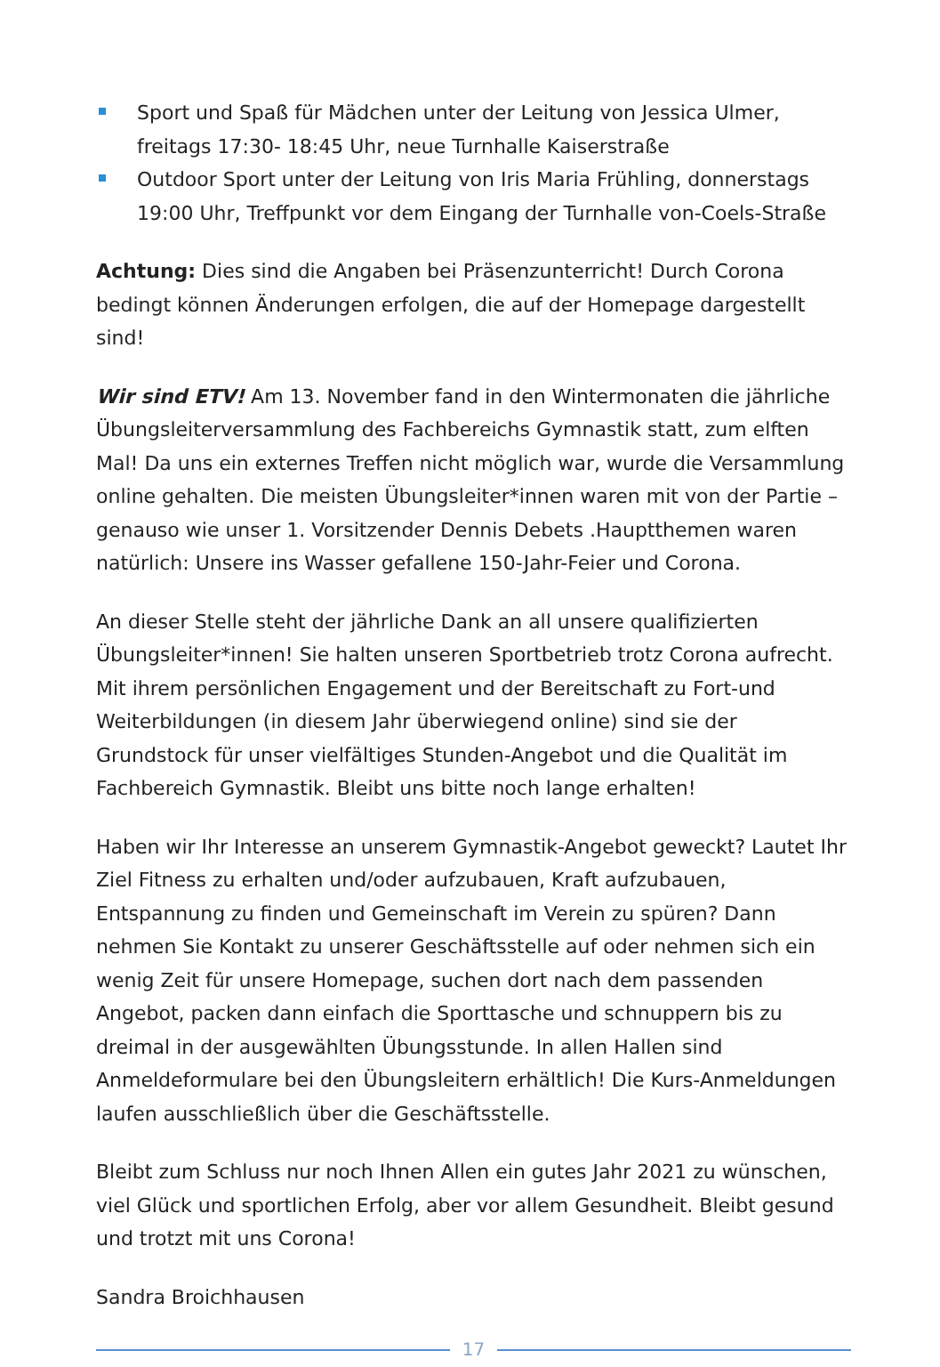Sport und Spaß für Mädchen unter der Leitung von Jessica Ulmer, freitags 17:30- 18:45 Uhr, neue Turnhalle Kaiserstraße
Outdoor Sport unter der Leitung von Iris Maria Frühling, donnerstags 19:00 Uhr, Treffpunkt vor dem Eingang der Turnhalle von-Coels-Straße
Achtung: Dies sind die Angaben bei Präsenzunterricht! Durch Corona bedingt können Änderungen erfolgen, die auf der Homepage dargestellt sind!
Wir sind ETV! Am 13. November fand in den Wintermonaten die jährliche Übungsleiterversammlung des Fachbereichs Gymnastik statt, zum elften Mal! Da uns ein externes Treffen nicht möglich war, wurde die Versammlung online gehalten. Die meisten Übungsleiter*innen waren mit von der Partie – genauso wie unser 1. Vorsitzender Dennis Debets .Hauptthemen waren natürlich: Unsere ins Wasser gefallene 150-Jahr-Feier und Corona.
An dieser Stelle steht der jährliche Dank an all unsere qualifizierten Übungsleiter*innen! Sie halten unseren Sportbetrieb trotz Corona aufrecht. Mit ihrem persönlichen Engagement und der Bereitschaft zu Fort-und Weiterbildungen (in diesem Jahr überwiegend online) sind sie der Grundstock für unser vielfältiges Stunden-Angebot und die Qualität im Fachbereich Gymnastik. Bleibt uns bitte noch lange erhalten!
Haben wir Ihr Interesse an unserem Gymnastik-Angebot geweckt? Lautet Ihr Ziel Fitness zu erhalten und/oder aufzubauen, Kraft aufzubauen, Entspannung zu finden und Gemeinschaft im Verein zu spüren? Dann nehmen Sie Kontakt zu unserer Geschäftsstelle auf oder nehmen sich ein wenig Zeit für unsere Homepage, suchen dort nach dem passenden Angebot, packen dann einfach die Sporttasche und schnuppern bis zu dreimal in der ausgewählten Übungsstunde. In allen Hallen sind Anmeldeformulare bei den Übungsleitern erhältlich! Die Kurs-Anmeldungen laufen ausschließlich über die Geschäftsstelle.
Bleibt zum Schluss nur noch Ihnen Allen ein gutes Jahr 2021 zu wünschen, viel Glück und sportlichen Erfolg, aber vor allem Gesundheit. Bleibt gesund und trotzt mit uns Corona!
Sandra Broichhausen
17